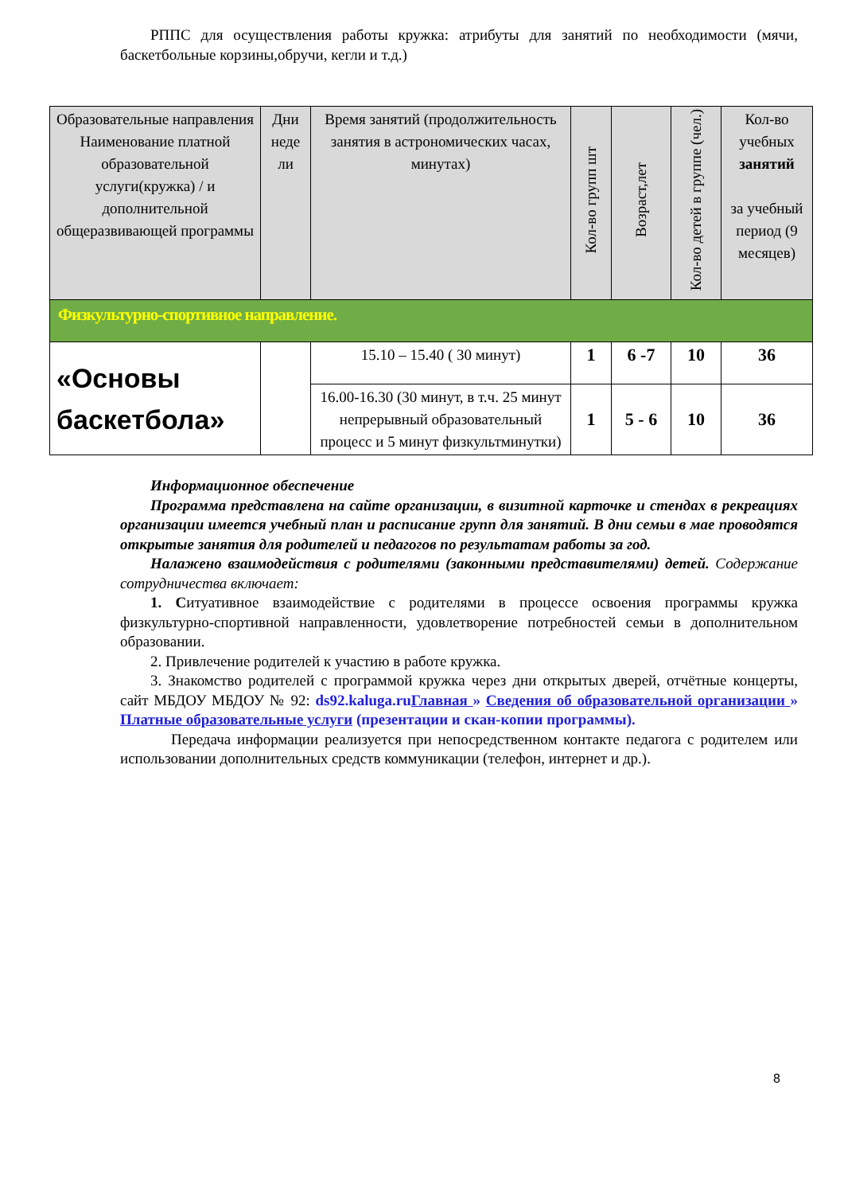РППС для осуществления работы кружка: атрибуты для занятий по необходимости (мячи, баскетбольные корзины,обручи, кегли и т.д.)
| Образовательные направления Наименование платной образовательной услуги(кружка) / и дополнительной общеразвивающей программы | Дни неде ли | Время занятий (продолжительность занятия в астрономических часах, минутах) | Кол-во групп шт | Возраст,лет | Кол-во детей в группе (чел.) | Кол-во учебных занятий за учебный период (9 месяцев) |
| --- | --- | --- | --- | --- | --- | --- |
| Физкультурно-спортивное направление. | | | | | | |
| «Основы баскетбола» | | 15.10 – 15.40 ( 30 минут) | 1 | 6 -7 | 10 | 36 |
| | | 16.00-16.30 (30 минут, в т.ч. 25 минут непрерывный образовательный процесс и 5 минут физкультминутки) | 1 | 5 - 6 | 10 | 36 |
Информационное обеспечение
Программа представлена на сайте организации, в визитной карточке и стендах в рекреациях организации имеется учебный план и расписание групп для занятий. В дни семьи в мае проводятся открытые занятия для родителей и педагогов по результатам работы за год.
Налажено взаимодействия с родителями (законными представителями) детей. Содержание сотрудничества включает:
1. Ситуативное взаимодействие с родителями в процессе освоения программы кружка физкультурно-спортивной направленности, удовлетворение потребностей семьи в дополнительном образовании.
2. Привлечение родителей к участию в работе кружка.
3. Знакомство родителей с программой кружка через дни открытых дверей, отчётные концерты, сайт МБДОУ МБДОУ № 92: ds92.kaluga.ru Главная » Сведения об образовательной организации » Платные образовательные услуги (презентации и скан-копии программы).
Передача информации реализуется при непосредственном контакте педагога с родителем или использовании дополнительных средств коммуникации (телефон, интернет и др.).
8